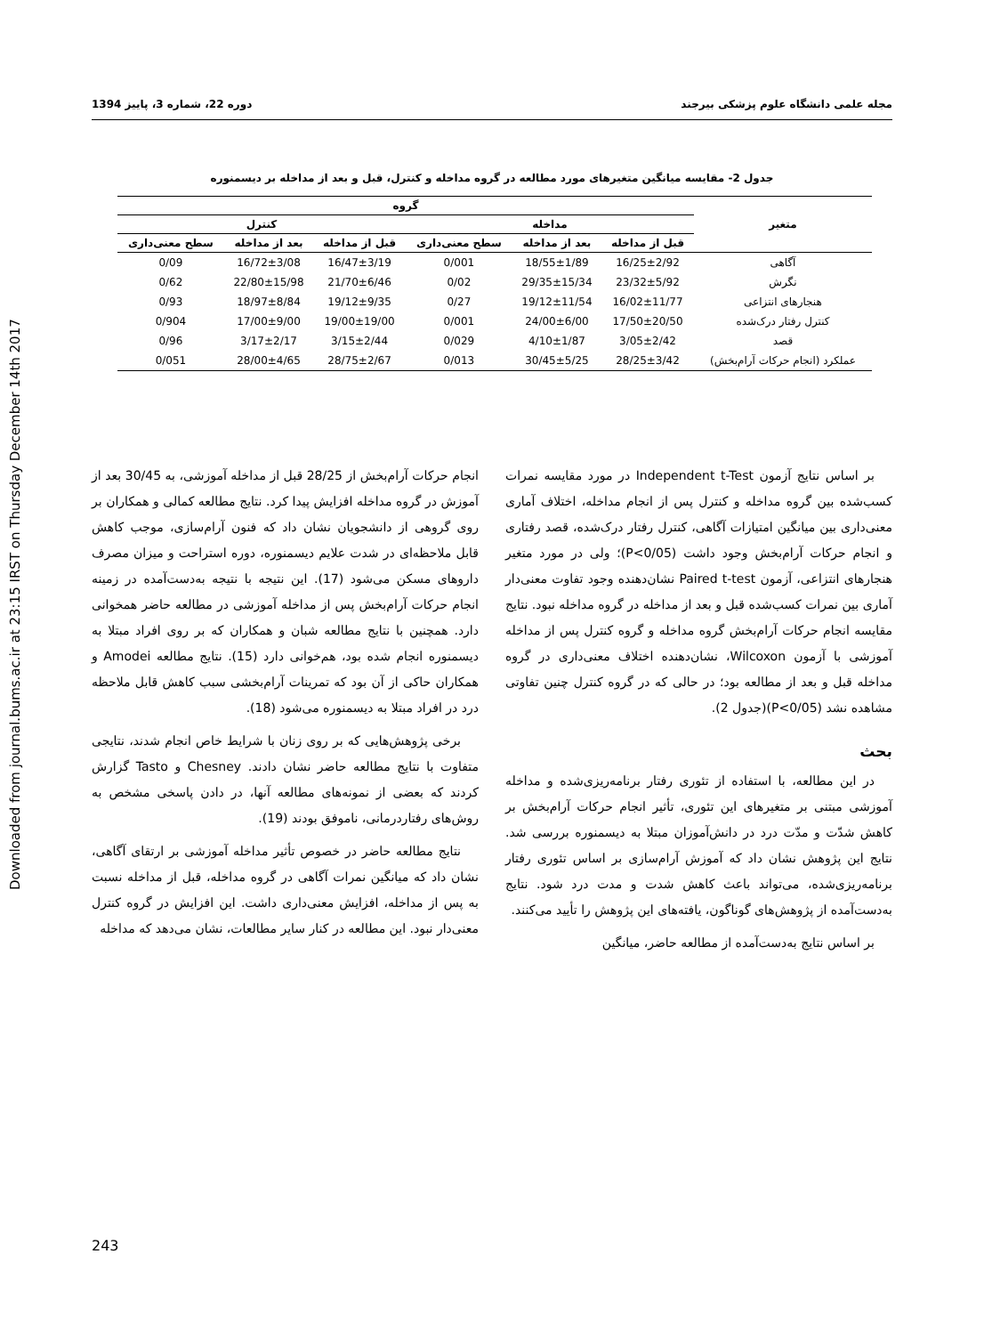Downloaded from journal.bums.ac.ir at 23:15 IRST on Thursday December 14th 2017
مجله علمی دانشگاه علوم پزشکی بیرجند دوره 22، شماره 3، پاییز 1394
جدول 2- مقایسه میانگین متغیرهای مورد مطالعه در گروه مداخله و کنترل، قبل و بعد از مداخله بر دیسمنوره
| متغیر | گروه | | | | | |
| --- | --- | --- | --- | --- | --- | --- |
| | مداخله | | | کنترل | | |
| | قبل از مداخله | بعد از مداخله | سطح معنی‌داری | قبل از مداخله | بعد از مداخله | سطح معنی‌داری |
| آگاهی | 16/25±2/92 | 18/55±1/89 | 0/001 | 16/47±3/19 | 16/72±3/08 | 0/09 |
| نگرش | 23/32±5/92 | 29/35±15/34 | 0/02 | 21/70±6/46 | 22/80±15/98 | 0/62 |
| هنجارهای انتزاعی | 16/02±11/77 | 19/12±11/54 | 0/27 | 19/12±9/35 | 18/97±8/84 | 0/93 |
| کنترل رفتار درک‌شده | 17/50±20/50 | 24/00±6/00 | 0/001 | 19/00±19/00 | 17/00±9/00 | 0/904 |
| قصد | 3/05±2/42 | 4/10±1/87 | 0/029 | 3/15±2/44 | 3/17±2/17 | 0/96 |
| عملکرد (انجام حرکات آرام‌بخش) | 28/25±3/42 | 30/45±5/25 | 0/013 | 28/75±2/67 | 28/00±4/65 | 0/051 |
بر اساس نتایج آزمون Independent t-Test در مورد مقایسه نمرات کسب‌شده بین گروه مداخله و کنترل پس از انجام مداخله، اختلاف آماری معنی‌داری بین میانگین امتیازات آگاهی، کنترل رفتار درک‌شده، قصد رفتاری و انجام حرکات آرام‌بخش وجود داشت (P<0/05)؛ ولی در مورد متغیر هنجارهای انتزاعی، آزمون Paired t-test نشان‌دهنده وجود تفاوت معنی‌دار آماری بین نمرات کسب‌شده قبل و بعد از مداخله در گروه مداخله نبود. نتایج مقایسه انجام حرکات آرام‌بخش گروه مداخله و گروه کنترل پس از مداخله آموزشی با آزمون Wilcoxon، نشان‌دهنده اختلاف معنی‌داری در گروه مداخله قبل و بعد از مطالعه بود؛ در حالی که در گروه کنترل چنین تفاوتی مشاهده نشد (P<0/05)(جدول 2).
بحث
در این مطالعه، با استفاده از تئوری رفتار برنامه‌ریزی‌شده و مداخله آموزشی مبتنی بر متغیرهای این تئوری، تأثیر انجام حرکات آرام‌بخش بر کاهش شدّت و مدّت درد در دانش‌آموزان مبتلا به دیسمنوره بررسی شد. نتایج این پژوهش نشان داد که آموزش آرام‌سازی بر اساس تئوری رفتار برنامه‌ریزی‌شده، می‌تواند باعث کاهش شدت و مدت درد شود. نتایج به‌دست‌آمده از پژوهش‌های گوناگون، یافته‌های این پژوهش را تأیید می‌کنند.
بر اساس نتایج به‌دست‌آمده از مطالعه حاضر، میانگین
انجام حرکات آرام‌بخش از 28/25 قبل از مداخله آموزشی، به 30/45 بعد از آموزش در گروه مداخله افزایش پیدا کرد. نتایج مطالعه کمالی و همکاران بر روی گروهی از دانشجویان نشان داد که فنون آرام‌سازی، موجب کاهش قابل ملاحظه‌ای در شدت علایم دیسمنوره، دوره استراحت و میزان مصرف داروهای مسکن می‌شود (17). این نتیجه با نتیجه به‌دست‌آمده در زمینه انجام حرکات آرام‌بخش پس از مداخله آموزشی در مطالعه حاضر همخوانی دارد. همچنین با نتایج مطالعه شبان و همکاران که بر روی افراد مبتلا به دیسمنوره انجام شده بود، هم‌خوانی دارد (15). نتایج مطالعه Amodei و همکاران حاکی از آن بود که تمرینات آرام‌بخشی سبب کاهش قابل ملاحظه درد در افراد مبتلا به دیسمنوره می‌شود (18).
برخی پژوهش‌هایی که بر روی زنان با شرایط خاص انجام شدند، نتایجی متفاوت با نتایج مطالعه حاضر نشان دادند. Chesney و Tasto گزارش کردند که بعضی از نمونه‌های مطالعه آنها، در دادن پاسخی مشخص به روش‌های رفتاردرمانی، ناموفق بودند (19).
نتایج مطالعه حاضر در خصوص تأثیر مداخله آموزشی بر ارتقای آگاهی، نشان داد که میانگین نمرات آگاهی در گروه مداخله، قبل از مداخله نسبت به پس از مداخله، افزایش معنی‌داری داشت. این افزایش در گروه کنترل معنی‌دار نبود. این مطالعه در کنار سایر مطالعات، نشان می‌دهد که مداخله
243